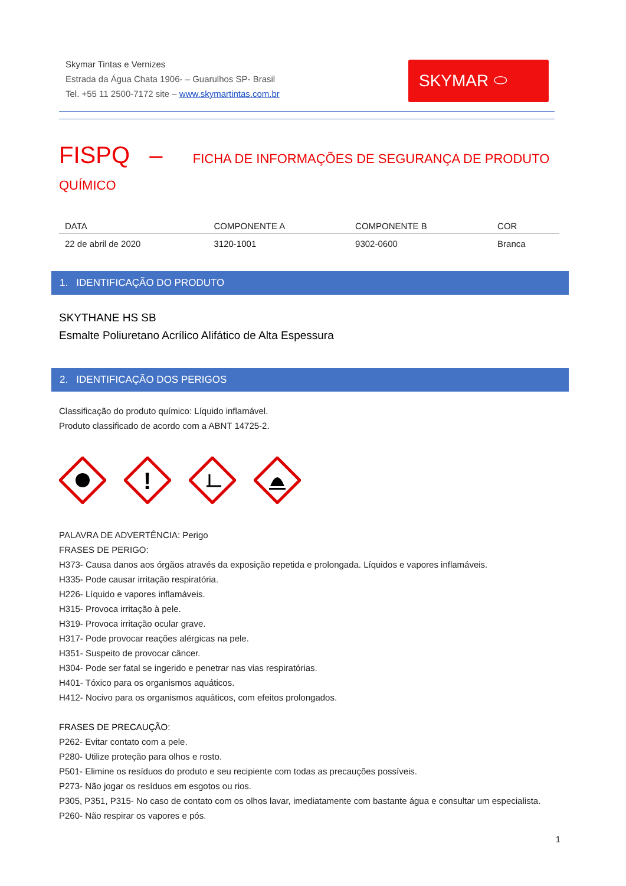Skymar Tintas e Vernizes
Estrada da Água Chata 1906- – Guarulhos SP- Brasil
Tel. +55 11 2500-7172 site – www.skymartintas.com.br
SKYMAR ⬭
FISPQ – FICHA DE INFORMAÇÕES DE SEGURANÇA DE PRODUTO QUÍMICO
| DATA | COMPONENTE A | COMPONENTE B | COR |
| --- | --- | --- | --- |
| 22 de abril de 2020 | 3120-1001 | 9302-0600 | Branca |
1. IDENTIFICAÇÃO DO PRODUTO
SKYTHANE HS SB
Esmalte Poliuretano Acrílico Alifático de Alta Espessura
2. IDENTIFICAÇÃO DOS PERIGOS
Classificação do produto químico: Líquido inflamável.
Produto classificado de acordo com a ABNT 14725-2.
!
PALAVRA DE ADVERTÊNCIA: Perigo
FRASES DE PERIGO:
H373- Causa danos aos órgãos através da exposição repetida e prolongada. Líquidos e vapores inflamáveis.
H335- Pode causar irritação respiratória.
H226- Líquido e vapores inflamáveis.
H315- Provoca irritação à pele.
H319- Provoca irritação ocular grave.
H317- Pode provocar reações alérgicas na pele.
H351- Suspeito de provocar câncer.
H304- Pode ser fatal se ingerido e penetrar nas vias respiratórias.
H401- Tóxico para os organismos aquáticos.
H412- Nocivo para os organismos aquáticos, com efeitos prolongados.
FRASES DE PRECAUÇÃO:
P262- Evitar contato com a pele.
P280- Utilize proteção para olhos e rosto.
P501- Elimine os resíduos do produto e seu recipiente com todas as precauções possíveis.
P273- Não jogar os resíduos em esgotos ou rios.
P305, P351, P315- No caso de contato com os olhos lavar, imediatamente com bastante água e consultar um especialista.
P260- Não respirar os vapores e pós.
1